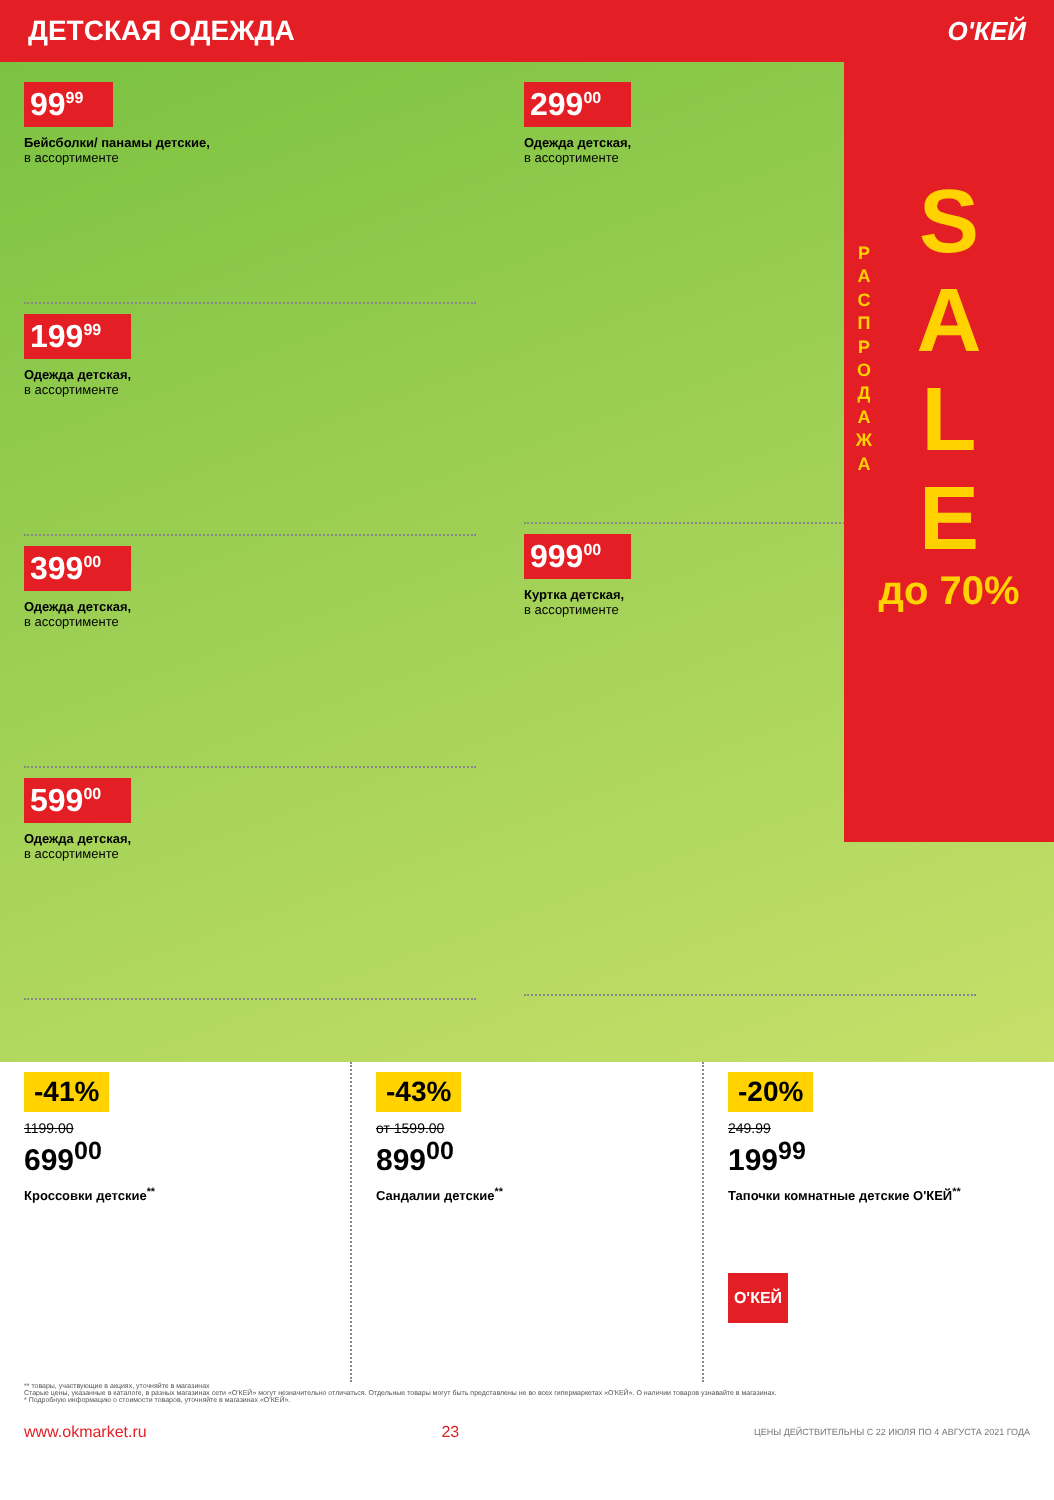ДЕТСКАЯ ОДЕЖДА О'КЕЙ
99<sup>99</sup>
Бейсболки/ панамы детские,
в ассортименте
199<sup>99</sup>
Одежда детская,
в ассортименте
399<sup>00</sup>
Одежда детская,
в ассортименте
599<sup>00</sup>
Одежда детская,
в ассортименте
299<sup>00</sup>
Одежда детская,
в ассортименте
999<sup>00</sup>
Куртка детская,
в ассортименте
Р А С П Р О Д А Ж А
S
A
L
E
до 70%
-41%
1199.00
699<sup>00</sup>
Кроссовки детские<sup>**</sup>
-43%
от 1599.00
899<sup>00</sup>
Сандалии детские<sup>**</sup>
-20%
249.99
199<sup>99</sup>
Тапочки комнатные детские О'КЕЙ<sup>**</sup>
О'КЕЙ
** товары, участвующие в акциях, уточняйте в магазинах
Старые цены, указанные в каталоге, в разных магазинах сети «О'КЕЙ» могут незначительно отличаться. Отдельные товары могут быть представлены не во всех гипермаркетах «О'КЕЙ». О наличии товаров узнавайте в магазинах.
* Подробную информацию о стоимости товаров, уточняйте в магазинах «О'КЕЙ».
www.okmarket.ru 23 ЦЕНЫ ДЕЙСТВИТЕЛЬНЫ С 22 ИЮЛЯ ПО 4 АВГУСТА 2021 ГОДА